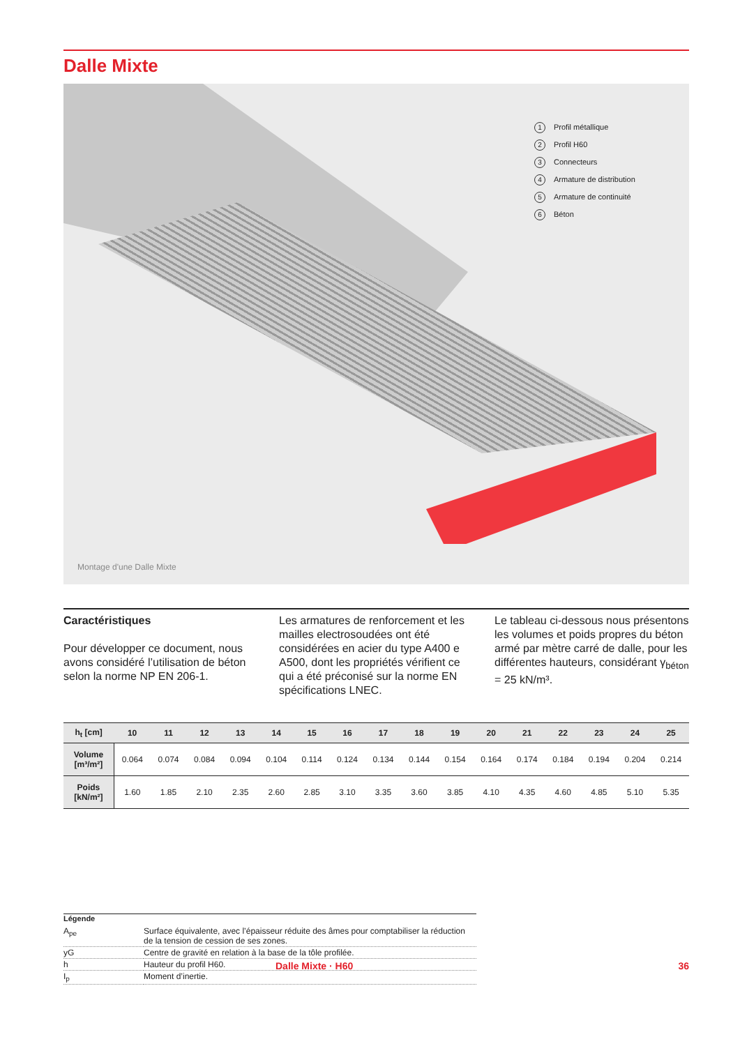Dalle Mixte
1 Profil métallique
2 Profil H60
3 Connecteurs
4 Armature de distribution
5 Armature de continuité
6 Béton
Montage d'une Dalle Mixte
Caractéristiques
Pour développer ce document, nous avons considéré l’utilisation de béton selon la norme NP EN 206-1.
Les armatures de renforcement et les mailles electrosoudées ont été considérées en acier du type A400 e A500, dont les propriétés vérifient ce qui a été préconisé sur la norme EN spécifications LNEC.
Le tableau ci-dessous nous présentons les volumes et poids propres du béton armé par mètre carré de dalle, pour les différentes hauteurs, considérant γ<sub>béton</sub> = 25 kN/m³.
| h<sub>t</sub> [cm] | 10 | 11 | 12 | 13 | 14 | 15 | 16 | 17 | 18 | 19 | 20 | 21 | 22 | 23 | 24 | 25 |
| --- | --- | --- | --- | --- | --- | --- | --- | --- | --- | --- | --- | --- | --- | --- | --- | --- |
| Volume [m³/m²] | 0.064 | 0.074 | 0.084 | 0.094 | 0.104 | 0.114 | 0.124 | 0.134 | 0.144 | 0.154 | 0.164 | 0.174 | 0.184 | 0.194 | 0.204 | 0.214 |
| Poids [kN/m²] | 1.60 | 1.85 | 2.10 | 2.35 | 2.60 | 2.85 | 3.10 | 3.35 | 3.60 | 3.85 | 4.10 | 4.35 | 4.60 | 4.85 | 5.10 | 5.35 |
Légende
| A<sub>pe</sub> | Surface équivalente, avec l’épaisseur réduite des âmes pour comptabiliser la réduction de la tension de cession de ses zones. |
| yG | Centre de gravité en relation à la base de la tôle profilée. |
| h | Hauteur du profil H60. |
| I<sub>p</sub> | Moment d’inertie. |
Dalle Mixte · H60 36